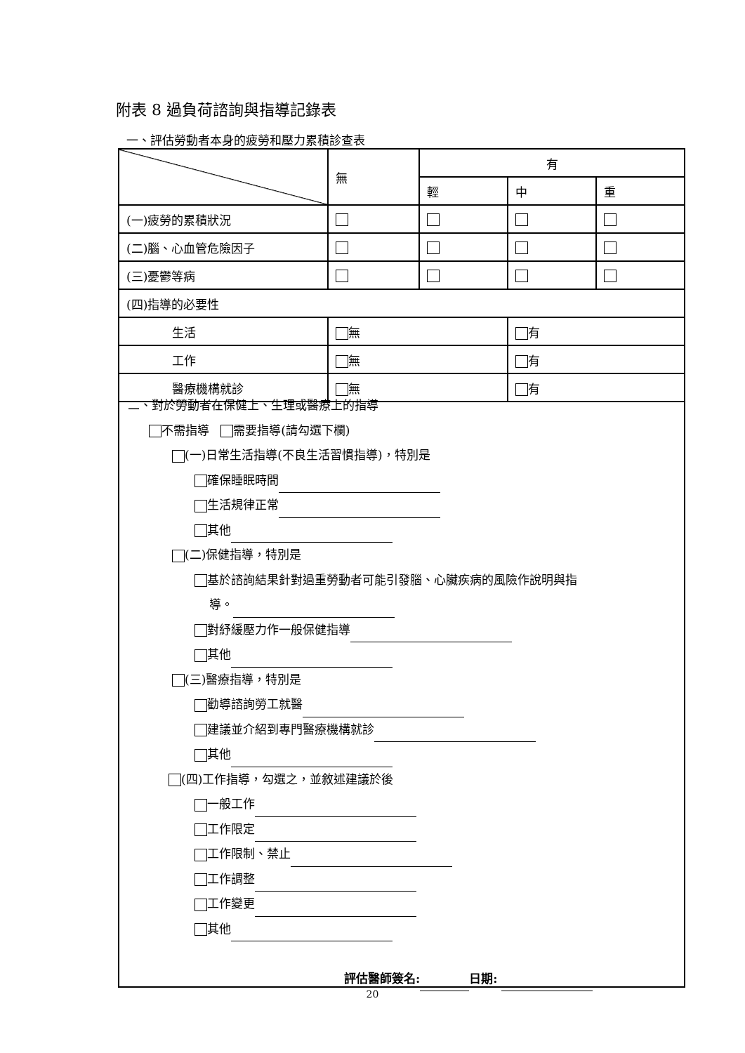附表 8 過負荷諮詢與指導記錄表
一、評估勞動者本身的疲勞和壓力累積診查表
| | 無 | 有 | | |
| | | 輕 | 中 | 重 |
| (一)疲勞的累積狀況 | | | | |
| (二)腦、心血管危險因子 | | | | |
| (三)憂鬱等病 | | | | |
| (四)指導的必要性 | | | | |
| 生活 | 無 | | 有 | |
| 工作 | 無 | | 有 | |
| 醫療機構就診 | 無 | | 有 | |
二、對於勞動者在保健上、生理或醫療上的指導
不需指導 需要指導(請勾選下欄)
(一)日常生活指導(不良生活習慣指導)，特別是
確保睡眠時間
生活規律正常
其他
(二)保健指導，特別是
基於諮詢結果針對過重勞動者可能引發腦、心臟疾病的風險作說明與指
導。
對紓緩壓力作一般保健指導
其他
(三)醫療指導，特別是
勸導諮詢勞工就醫
建議並介紹到專門醫療機構就診
其他
(四)工作指導，勾選之，並敘述建議於後
一般工作
工作限定
工作限制、禁止
工作調整
工作變更
其他
評估醫師簽名: 日期:
20